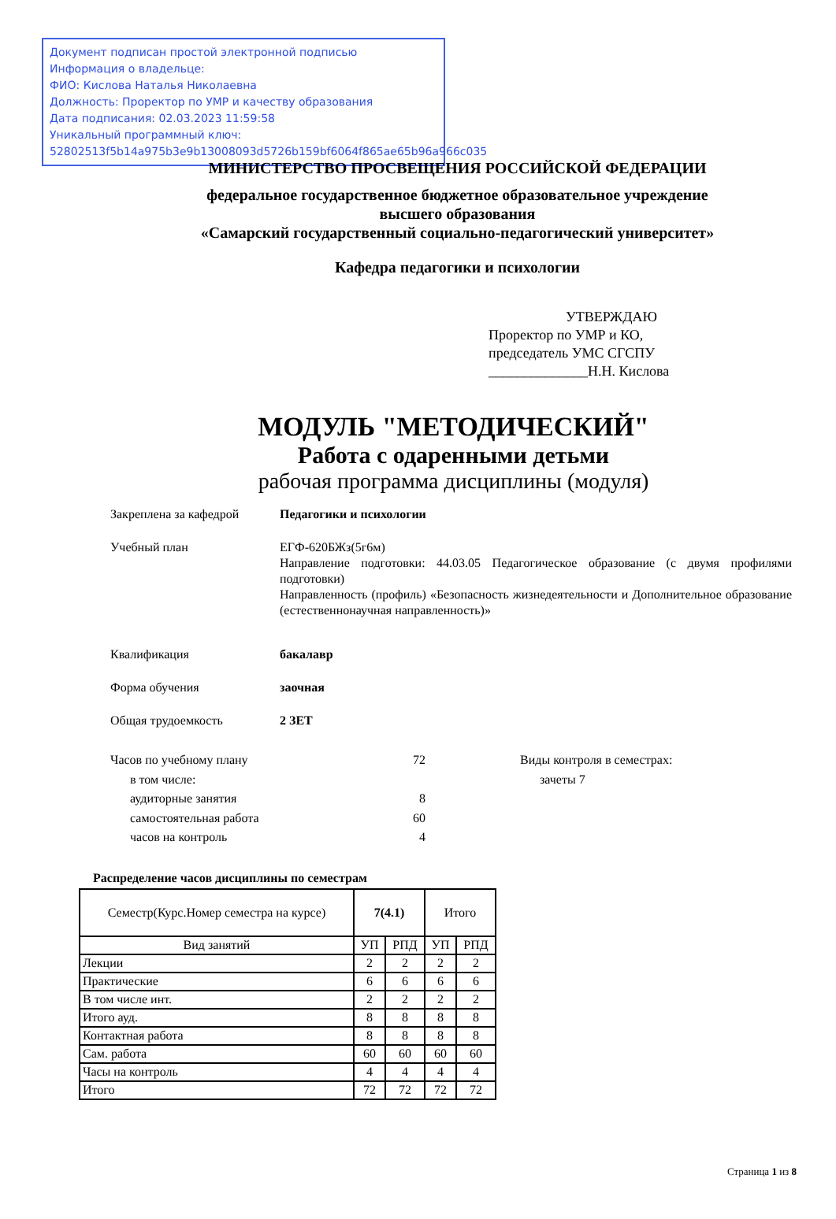Документ подписан простой электронной подписью
Информация о владельце:
ФИО: Кислова Наталья Николаевна
Должность: Проректор по УМР и качеству образования
Дата подписания: 02.03.2023 11:59:58
Уникальный программный ключ:
52802513f5b14a975b3e9b13008093d5726b159bf6064f865ae65b96a966c035
МИНИСТЕРСТВО ПРОСВЕЩЕНИЯ РОССИЙСКОЙ ФЕДЕРАЦИИ
федеральное государственное бюджетное образовательное учреждение
высшего образования
«Самарский государственный социально-педагогический университет»
Кафедра педагогики и психологии
УТВЕРЖДАЮ
Проректор по УМР и КО,
председатель УМС СГСПУ
______________Н.Н. Кислова
МОДУЛЬ "МЕТОДИЧЕСКИЙ"
Работа с одаренными детьми
рабочая программа дисциплины (модуля)
Закреплена за кафедрой Педагогики и психологии
Учебный план ЕГФ-620БЖз(5г6м)
Направление подготовки: 44.03.05 Педагогическое образование (с двумя профилями подготовки)
Направленность (профиль) «Безопасность жизнедеятельности и Дополнительное образование (естественнонаучная направленность)»
Квалификация бакалавр
Форма обучения заочная
Общая трудоемкость 2 ЗЕТ
Часов по учебному плану 72
в том числе:
аудиторные занятия 8
самостоятельная работа 60
часов на контроль 4
Виды контроля в семестрах:
зачеты 7
Распределение часов дисциплины по семестрам
| Семестр(Курс.Номер семестра на курсе) | 7(4.1) | | Итого | |
| --- | --- | --- | --- | --- |
| Вид занятий | УП | РПД | УП | РПД |
| Лекции | 2 | 2 | 2 | 2 |
| Практические | 6 | 6 | 6 | 6 |
| В том числе инт. | 2 | 2 | 2 | 2 |
| Итого ауд. | 8 | 8 | 8 | 8 |
| Контактная работа | 8 | 8 | 8 | 8 |
| Сам. работа | 60 | 60 | 60 | 60 |
| Часы на контроль | 4 | 4 | 4 | 4 |
| Итого | 72 | 72 | 72 | 72 |
Страница 1 из 8